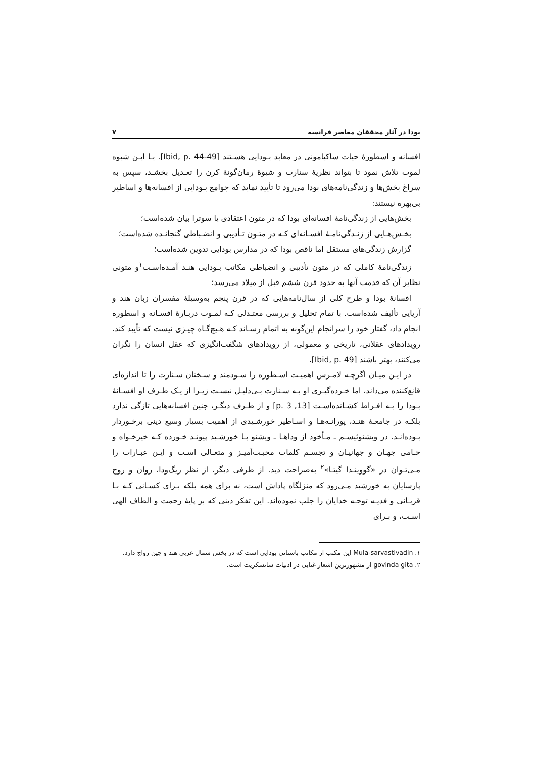بودا در آثار محققان معاصر فرانسه ۷
افسانه و اسطورهٔ حیات ساکیامونی در معابد بـودایی هسـتند [Ibid, p. 44-49]. بـا ایـن شیوه لموت تلاش نمود تا بتواند نظریهٔ سنارت و شیوهٔ رمان‌گونهٔ کرن را تعـدیل بخشـد، سپس به سراغ بخش‌ها و زندگی‌نامه‌های بودا می‌رود تا تأیید نماید که جوامع بـودایی از افسانه‌ها و اساطیر بی‌بهره نیستند:
بخش‌هایی از زندگی‌نامهٔ افسانه‌ای بودا که در متون اعتقادی یا سوترا بیان شده‌است؛
بخـش‌هـایی از زنـدگی‌نامـهٔ افسـانه‌ای کـه در متـون تـأدیبی و انضـباطی گنجانـده شده‌است؛
گزارش زندگی‌های مستقل اما ناقص بودا که در مدارس بودایی تدوین شده‌است؛
زندگی‌نامهٔ کاملی که در متون تأدیبی و انضباطی مکاتب بـودایی هنـد آمـده‌اسـت<sup>۱</sup>و متونی نظایر آن که قدمت آنها به حدود قرن ششم قبل از میلاد می‌رسد؛
افسانهٔ بودا و طرح کلی از سال‌نامه‌هایی که در قرن پنجم به‌وسیلهٔ مفسران زبان هند و آریایی تألیف شده‌است. با تمام تحلیل و بررسی معتـدلی کـه لمـوت دربـارهٔ افسـانه و اسطوره انجام داد، گفتار خود را سرانجام این‌گونه به اتمام رسـاند کـه هـیچ‌گـاه چیـزی نیست که تأیید کند. رویدادهای عقلانی، تاریخی و معمولی، از رویدادهای شگفت‌انگیزی که عقل انسان را نگران می‌کنند، بهتر باشند [Ibid, p. 49].
در ایـن میـان اگرچـه لامـرس اهمیـت اسـطوره را سـودمند و سـخنان سـنارت را تا اندازه‌ای قانع‌کننده می‌داند، اما خـرده‌گیـری او بـه سـنارت بـی‌دلیـل نیسـت زیـرا از یـک طـرف او افسـانهٔ بـودا را بـه افـراط کشـانده‌اسـت [13, p. 3] و از طـرف دیگـر، چنین افسانه‌هایی تازگی ندارد بلکـه در جامعـهٔ هنـد، پورانـه‌هـا و اسـاطیر خورشـیدی از اهمیت بسیار وسیع دینی برخـوردار بـوده‌انـد. در ویشنوئیسـم ـ مـأخوذ از وداهـا ـ ویشنو بـا خورشـید پیونـد خـورده کـه خیرخـواه و حـامی جهـان و جهانیـان و تجسـم کلمات محبـت‌آمیـز و متعـالی اسـت و ایـن عبـارات را مـی‌تـوان در «گووینـدا گیتـا»<sup>۲</sup> به‌صراحت دید. از طرفی دیگر، از نظر ریگ‌ودا، روان و روح پارسایان به خورشید مـی‌رود که منزلگاه پاداش است، نه برای همه بلکه بـرای کسـانی کـه بـا قربـانی و فدیـه توجـه خدایان را جلب نموده‌اند. این تفکر دینی که بر پایهٔ رحمت و الطاف الهی اسـت، و بـرای
۱. Mula-sarvastivadin این مکتب از مکاتب باستانی بودایی است که در بخش شمال غربی هند و چین رواج دارد.
۲. govinda gita از مشهورترین اشعار غنایی در ادبیات سانسکریت است.